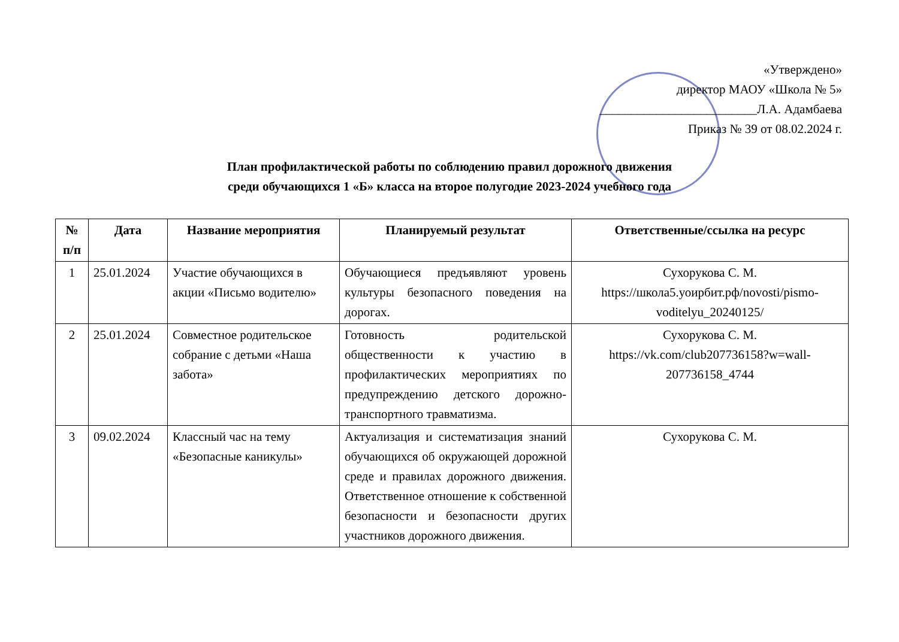«Утверждено»
директор МАОУ «Школа № 5»
_________________________Л.А. Адамбаева
Приказ № 39 от 08.02.2024 г.
План профилактической работы по соблюдению правил дорожного движения
среди обучающихся 1 «Б» класса на второе полугодие 2023-2024 учебного года
| № п/п | Дата | Название мероприятия | Планируемый результат | Ответственные/ссылка на ресурс |
| --- | --- | --- | --- | --- |
| 1 | 25.01.2024 | Участие обучающихся в акции «Письмо водителю» | Обучающиеся предъявляют уровень культуры безопасного поведения на дорогах. | Сухорукова С. М. https://школа5.уоирбит.рф/novosti/pismo-voditelyu_20240125/ |
| 2 | 25.01.2024 | Совместное родительское собрание с детьми «Наша забота» | Готовность родительской общественности к участию в профилактических мероприятиях по предупреждению детского дорожно-транспортного травматизма. | Сухорукова С. М. https://vk.com/club207736158?w=wall-207736158_4744 |
| 3 | 09.02.2024 | Классный час на тему «Безопасные каникулы» | Актуализация и систематизация знаний обучающихся об окружающей дорожной среде и правилах дорожного движения. Ответственное отношение к собственной безопасности и безопасности других участников дорожного движения. | Сухорукова С. М. |